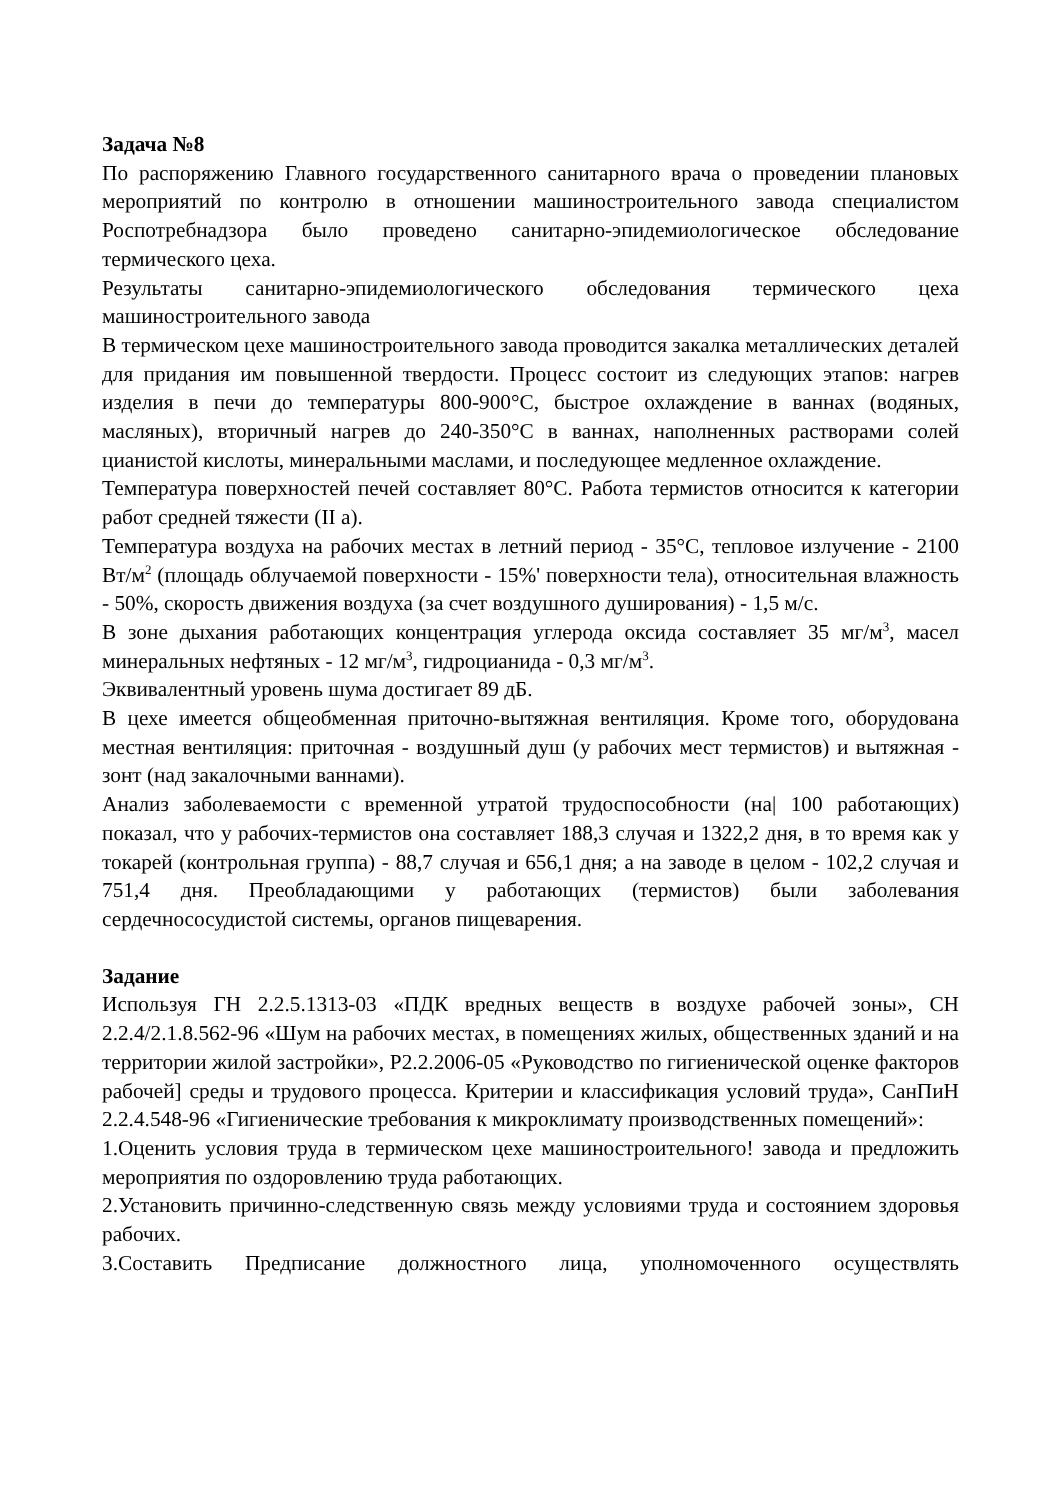Задача №8
По распоряжению Главного государственного санитарного врача о проведении плановых мероприятий по контролю в отношении машиностроительного завода специалистом Роспотребнадзора было проведено санитарно-эпидемиологическое обследование термического цеха.
Результаты санитарно-эпидемиологического обследования термического цеха машиностроительного завода
В термическом цехе машиностроительного завода проводится закалка металлических деталей для придания им повышенной твердости. Процесс состоит из следующих этапов: нагрев изделия в печи до температуры 800-900°С, быстрое охлаждение в ваннах (водяных, масляных), вторичный нагрев до 240-350°С в ваннах, наполненных растворами солей цианистой кислоты, минеральными маслами, и последующее медленное охлаждение.
Температура поверхностей печей составляет 80°С. Работа термистов относится к категории работ средней тяжести (II а).
Температура воздуха на рабочих местах в летний период - 35°С, тепловое излучение - 2100 Вт/м<sup>2</sup> (площадь облучаемой поверхности - 15%' поверхности тела), относительная влажность - 50%, скорость движения воздуха (за счет воздушного душирования) - 1,5 м/с.
В зоне дыхания работающих концентрация углерода оксида составляет 35 мг/м<sup>3</sup>, масел минеральных нефтяных - 12 мг/м<sup>3</sup>, гидроцианида - 0,3 мг/м<sup>3</sup>.
Эквивалентный уровень шума достигает 89 дБ.
В цехе имеется общеобменная приточно-вытяжная вентиляция. Кроме того, оборудована местная вентиляция: приточная - воздушный душ (у рабочих мест термистов) и вытяжная - зонт (над закалочными ваннами).
Анализ заболеваемости с временной утратой трудоспособности (на| 100 работающих) показал, что у рабочих-термистов она составляет 188,3 случая и 1322,2 дня, в то время как у токарей (контрольная группа) - 88,7 случая и 656,1 дня; а на заводе в целом - 102,2 случая и 751,4 дня. Преобладающими у работающих (термистов) были заболевания сердечнососудистой системы, органов пищеварения.
Задание
Используя ГН 2.2.5.1313-03 «ПДК вредных веществ в воздухе рабочей зоны», СН 2.2.4/2.1.8.562-96 «Шум на рабочих местах, в помещениях жилых, общественных зданий и на территории жилой застройки», Р2.2.2006-05 «Руководство по гигиенической оценке факторов рабочей] среды и трудового процесса. Критерии и классификация условий труда», СанПиН 2.2.4.548-96 «Гигиенические требования к микроклимату производственных помещений»:
1.Оценить условия труда в термическом цехе машиностроительного! завода и предложить мероприятия по оздоровлению труда работающих.
2.Установить причинно-следственную связь между условиями труда и состоянием здоровья рабочих.
3.Составить Предписание должностного лица, уполномоченного осуществлять